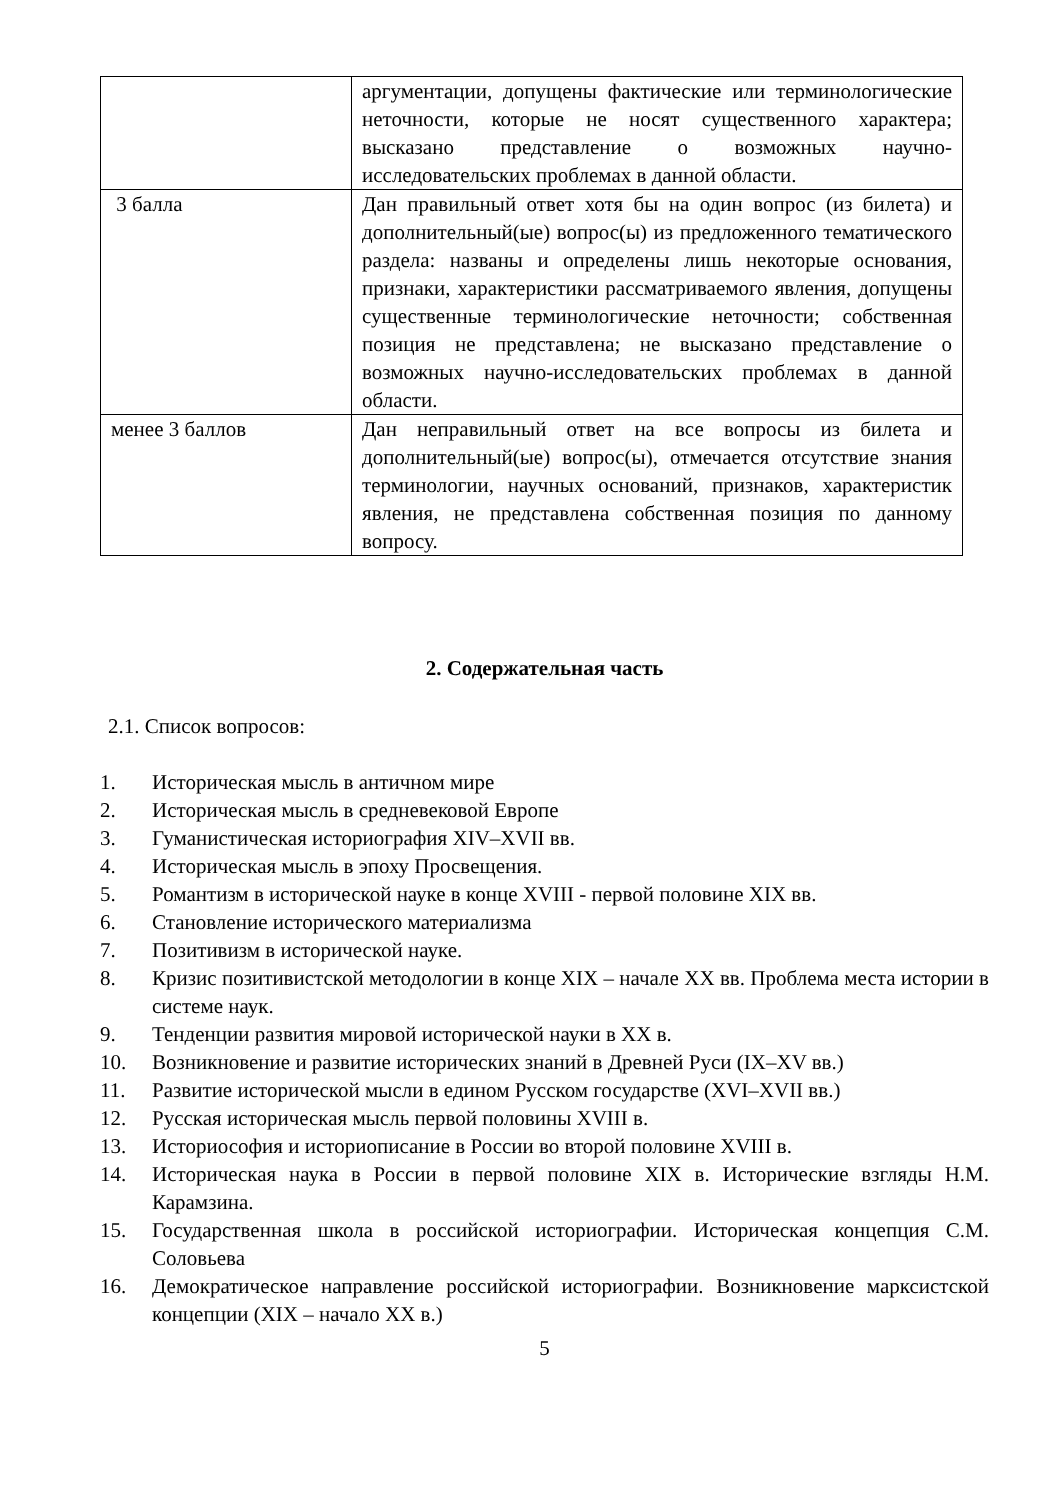| | аргументации, допущены фактические или терминологические неточности, которые не носят существенного характера; высказано представление о возможных научно-исследовательских проблемах в данной области. |
| 3 балла | Дан правильный ответ хотя бы на один вопрос (из билета) и дополнительный(ые) вопрос(ы) из предложенного тематического раздела: названы и определены лишь некоторые основания, признаки, характеристики рассматриваемого явления, допущены существенные терминологические неточности; собственная позиция не представлена; не высказано представление о возможных научно-исследовательских проблемах в данной области. |
| менее 3 баллов | Дан неправильный ответ на все вопросы из билета и дополнительный(ые) вопрос(ы), отмечается отсутствие знания терминологии, научных оснований, признаков, характеристик явления, не представлена собственная позиция по данному вопросу. |
2. Содержательная часть
2.1. Список вопросов:
1. Историческая мысль в античном мире
2. Историческая мысль в средневековой Европе
3. Гуманистическая историография XIV–XVII вв.
4. Историческая мысль в эпоху Просвещения.
5. Романтизм в исторической науке в конце XVIII - первой половине XIX вв.
6. Становление исторического материализма
7. Позитивизм в исторической науке.
8. Кризис позитивистской методологии в конце XIX – начале XX вв. Проблема места истории в системе наук.
9. Тенденции развития мировой исторической науки в XX в.
10. Возникновение и развитие исторических знаний в Древней Руси (IX–XV вв.)
11. Развитие исторической мысли в едином Русском государстве (XVI–XVII вв.)
12. Русская историческая мысль первой половины XVIII в.
13. Историософия и историописание в России во второй половине XVIII в.
14. Историческая наука в России в первой половине XIX в. Исторические взгляды Н.М. Карамзина.
15. Государственная школа в российской историографии. Историческая концепция С.М. Соловьева
16. Демократическое направление российской историографии. Возникновение марксистской концепции (XIX – начало XX в.)
5